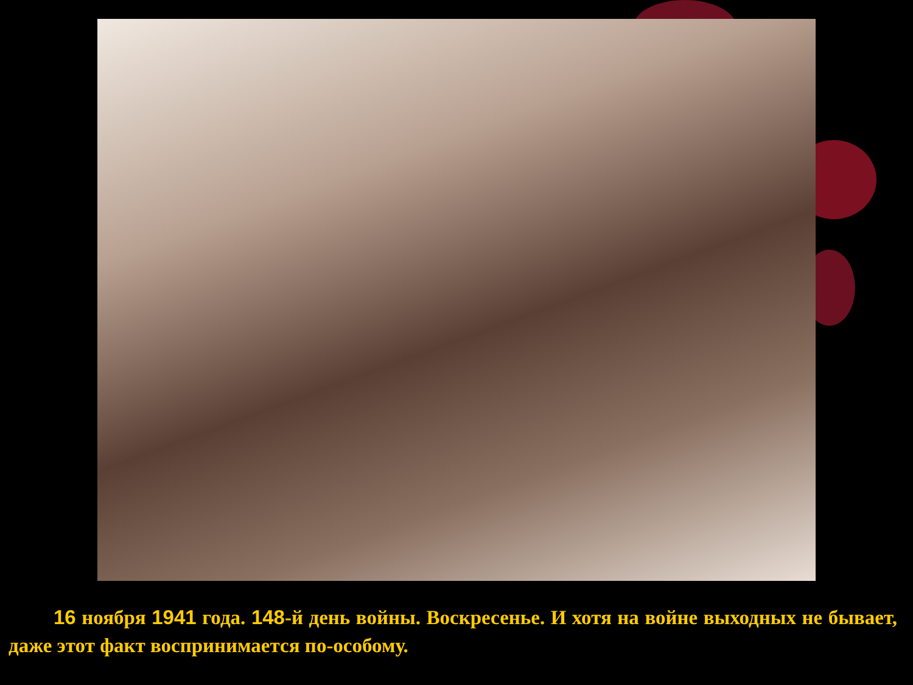16 ноября 1941 года. 148-й день войны. Воскресенье. И хотя на войне выходных не бывает, даже этот факт воспринимается по-особому.